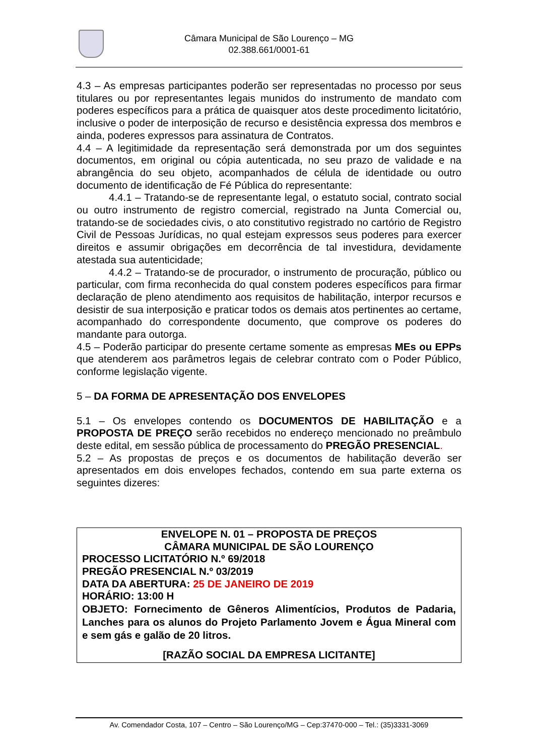Câmara Municipal de São Lourenço – MG
02.388.661/0001-61
4.3 – As empresas participantes poderão ser representadas no processo por seus titulares ou por representantes legais munidos do instrumento de mandato com poderes específicos para a prática de quaisquer atos deste procedimento licitatório, inclusive o poder de interposição de recurso e desistência expressa dos membros e ainda, poderes expressos para assinatura de Contratos.
4.4 – A legitimidade da representação será demonstrada por um dos seguintes documentos, em original ou cópia autenticada, no seu prazo de validade e na abrangência do seu objeto, acompanhados de célula de identidade ou outro documento de identificação de Fé Pública do representante:
4.4.1 – Tratando-se de representante legal, o estatuto social, contrato social ou outro instrumento de registro comercial, registrado na Junta Comercial ou, tratando-se de sociedades civis, o ato constitutivo registrado no cartório de Registro Civil de Pessoas Jurídicas, no qual estejam expressos seus poderes para exercer direitos e assumir obrigações em decorrência de tal investidura, devidamente atestada sua autenticidade;
4.4.2 – Tratando-se de procurador, o instrumento de procuração, público ou particular, com firma reconhecida do qual constem poderes específicos para firmar declaração de pleno atendimento aos requisitos de habilitação, interpor recursos e desistir de sua interposição e praticar todos os demais atos pertinentes ao certame, acompanhado do correspondente documento, que comprove os poderes do mandante para outorga.
4.5 – Poderão participar do presente certame somente as empresas MEs ou EPPs que atenderem aos parâmetros legais de celebrar contrato com o Poder Público, conforme legislação vigente.
5 – DA FORMA DE APRESENTAÇÃO DOS ENVELOPES
5.1 – Os envelopes contendo os DOCUMENTOS DE HABILITAÇÃO e a PROPOSTA DE PREÇO serão recebidos no endereço mencionado no preâmbulo deste edital, em sessão pública de processamento do PREGÃO PRESENCIAL.
5.2 – As propostas de preços e os documentos de habilitação deverão ser apresentados em dois envelopes fechados, contendo em sua parte externa os seguintes dizeres:
ENVELOPE N. 01 – PROPOSTA DE PREÇOS
CÂMARA MUNICIPAL DE SÃO LOURENÇO
PROCESSO LICITATÓRIO N.º 69/2018
PREGÃO PRESENCIAL N.º 03/2019
DATA DA ABERTURA: 25 DE JANEIRO DE 2019
HORÁRIO: 13:00 H
OBJETO: Fornecimento de Gêneros Alimentícios, Produtos de Padaria, Lanches para os alunos do Projeto Parlamento Jovem e Água Mineral com e sem gás e galão de 20 litros.
[RAZÃO SOCIAL DA EMPRESA LICITANTE]
Av. Comendador Costa, 107 – Centro – São Lourenço/MG – Cep:37470-000 – Tel.: (35)3331-3069